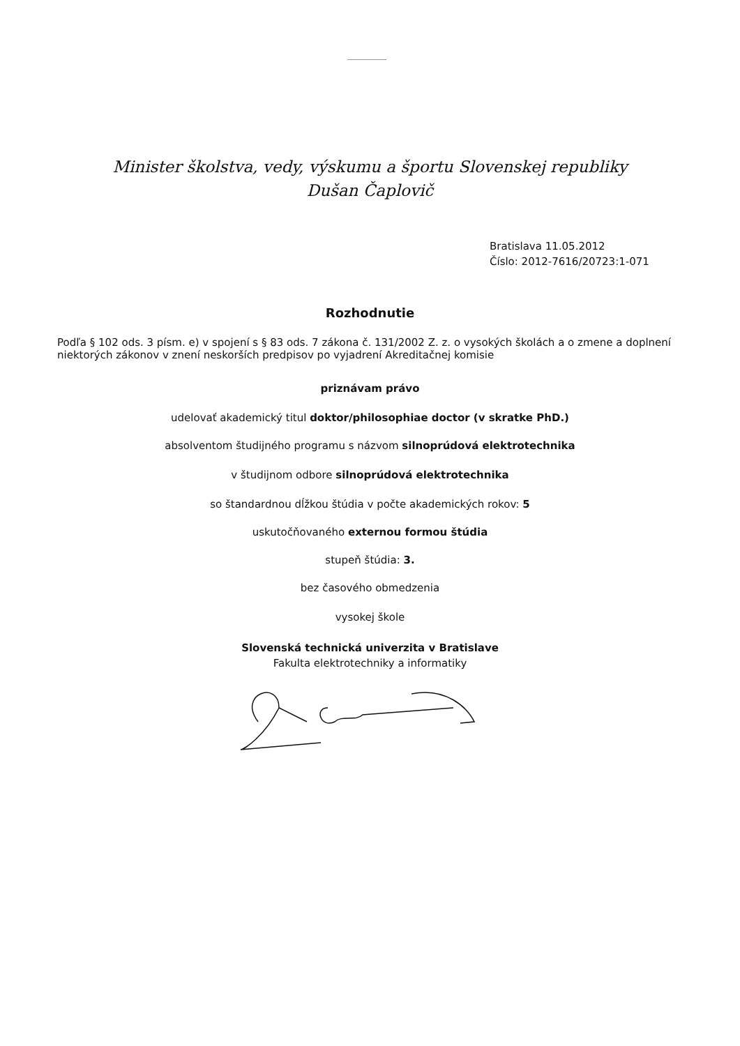Minister školstva, vedy, výskumu a športu Slovenskej republiky
Dušan Čaplovič
Bratislava 11.05.2012
Číslo: 2012-7616/20723:1-071
Rozhodnutie
Podľa § 102 ods. 3 písm. e) v spojení s § 83 ods. 7 zákona č. 131/2002 Z. z. o vysokých školách a o zmene a doplnení niektorých zákonov v znení neskorších predpisov po vyjadrení Akreditačnej komisie
priznávam právo
udelovať akademický titul doktor/philosophiae doctor (v skratke PhD.)
absolventom študijného programu s názvom silnoprúdová elektrotechnika
v študijnom odbore silnoprúdová elektrotechnika
so štandardnou dĺžkou štúdia v počte akademických rokov: 5
uskutočňovaného externou formou štúdia
stupeň štúdia: 3.
bez časového obmedzenia
vysokej škole
Slovenská technická univerzita v Bratislave
Fakulta elektrotechniky a informatiky